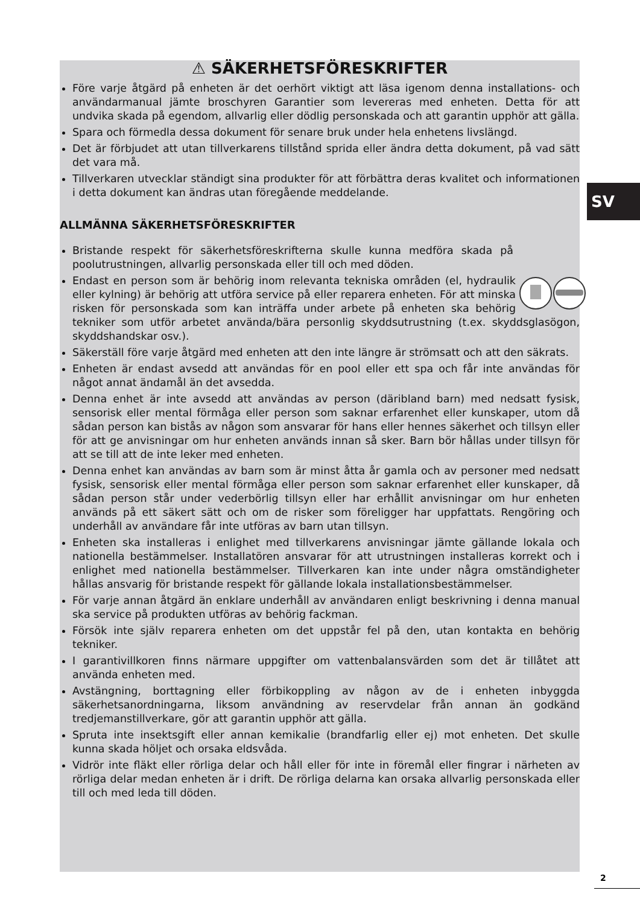⚠ SÄKERHETSFÖRESKRIFTER
Före varje åtgärd på enheten är det oerhört viktigt att läsa igenom denna installations- och användarmanual jämte broschyren Garantier som levereras med enheten. Detta för att undvika skada på egendom, allvarlig eller dödlig personskada och att garantin upphör att gälla.
Spara och förmedla dessa dokument för senare bruk under hela enhetens livslängd.
Det är förbjudet att utan tillverkarens tillstånd sprida eller ändra detta dokument, på vad sätt det vara må.
Tillverkaren utvecklar ständigt sina produkter för att förbättra deras kvalitet och informationen i detta dokument kan ändras utan föregående meddelande.
ALLMÄNNA SÄKERHETSFÖRESKRIFTER
Bristande respekt för säkerhetsföreskrifterna skulle kunna medföra skada på poolutrustningen, allvarlig personskada eller till och med döden.
Endast en person som är behörig inom relevanta tekniska områden (el, hydraulik eller kylning) är behörig att utföra service på eller reparera enheten. För att minska risken för personskada som kan inträffa under arbete på enheten ska behörig tekniker som utför arbetet använda/bära personlig skyddsutrustning (t.ex. skyddsglasögon, skyddshandskar osv.).
Säkerställ före varje åtgärd med enheten att den inte längre är strömsatt och att den säkrats.
Enheten är endast avsedd att användas för en pool eller ett spa och får inte användas för något annat ändamål än det avsedda.
Denna enhet är inte avsedd att användas av person (däribland barn) med nedsatt fysisk, sensorisk eller mental förmåga eller person som saknar erfarenhet eller kunskaper, utom då sådan person kan bistås av någon som ansvarar för hans eller hennes säkerhet och tillsyn eller för att ge anvisningar om hur enheten används innan så sker. Barn bör hållas under tillsyn för att se till att de inte leker med enheten.
Denna enhet kan användas av barn som är minst åtta år gamla och av personer med nedsatt fysisk, sensorisk eller mental förmåga eller person som saknar erfarenhet eller kunskaper, då sådan person står under vederbörlig tillsyn eller har erhållit anvisningar om hur enheten används på ett säkert sätt och om de risker som föreligger har uppfattats. Rengöring och underhåll av användare får inte utföras av barn utan tillsyn.
Enheten ska installeras i enlighet med tillverkarens anvisningar jämte gällande lokala och nationella bestämmelser. Installatören ansvarar för att utrustningen installeras korrekt och i enlighet med nationella bestämmelser. Tillverkaren kan inte under några omständigheter hållas ansvarig för bristande respekt för gällande lokala installationsbestämmelser.
För varje annan åtgärd än enklare underhåll av användaren enligt beskrivning i denna manual ska service på produkten utföras av behörig fackman.
Försök inte själv reparera enheten om det uppstår fel på den, utan kontakta en behörig tekniker.
I garantivillkoren finns närmare uppgifter om vattenbalansvärden som det är tillåtet att använda enheten med.
Avstängning, borttagning eller förbikoppling av någon av de i enheten inbyggda säkerhetsanordningarna, liksom användning av reservdelar från annan än godkänd tredjemanstillverkare, gör att garantin upphör att gälla.
Spruta inte insektsgift eller annan kemikalie (brandfarlig eller ej) mot enheten. Det skulle kunna skada höljet och orsaka eldsvåda.
Vidrör inte fläkt eller rörliga delar och håll eller för inte in föremål eller fingrar i närheten av rörliga delar medan enheten är i drift. De rörliga delarna kan orsaka allvarlig personskada eller till och med leda till döden.
SV
2